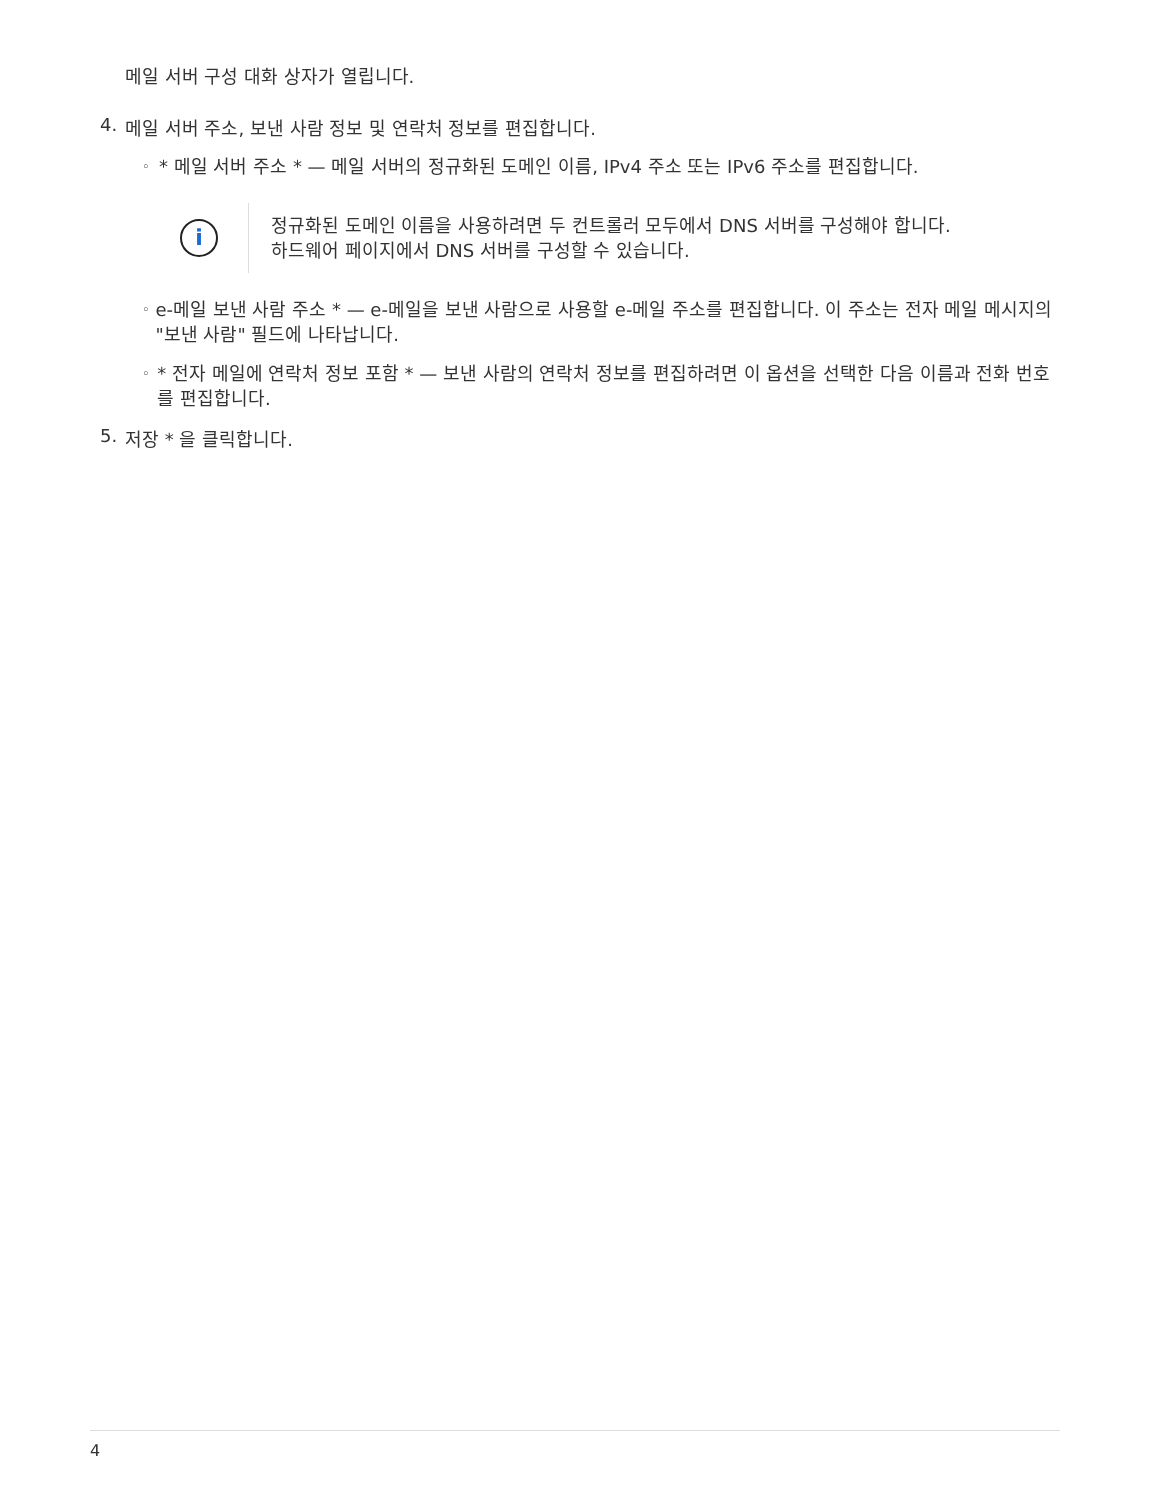메일 서버 구성 대화 상자가 열립니다.
4. 메일 서버 주소, 보낸 사람 정보 및 연락처 정보를 편집합니다.
◦ * 메일 서버 주소 * — 메일 서버의 정규화된 도메인 이름, IPv4 주소 또는 IPv6 주소를 편집합니다.
i
정규화된 도메인 이름을 사용하려면 두 컨트롤러 모두에서 DNS 서버를 구성해야 합니다.
하드웨어 페이지에서 DNS 서버를 구성할 수 있습니다.
◦ e-메일 보낸 사람 주소 * — e-메일을 보낸 사람으로 사용할 e-메일 주소를 편집합니다. 이 주소는 전자 메일 메시지의 "보낸 사람" 필드에 나타납니다.
◦ * 전자 메일에 연락처 정보 포함 * — 보낸 사람의 연락처 정보를 편집하려면 이 옵션을 선택한 다음 이름과 전화 번호를 편집합니다.
5. 저장 * 을 클릭합니다.
4